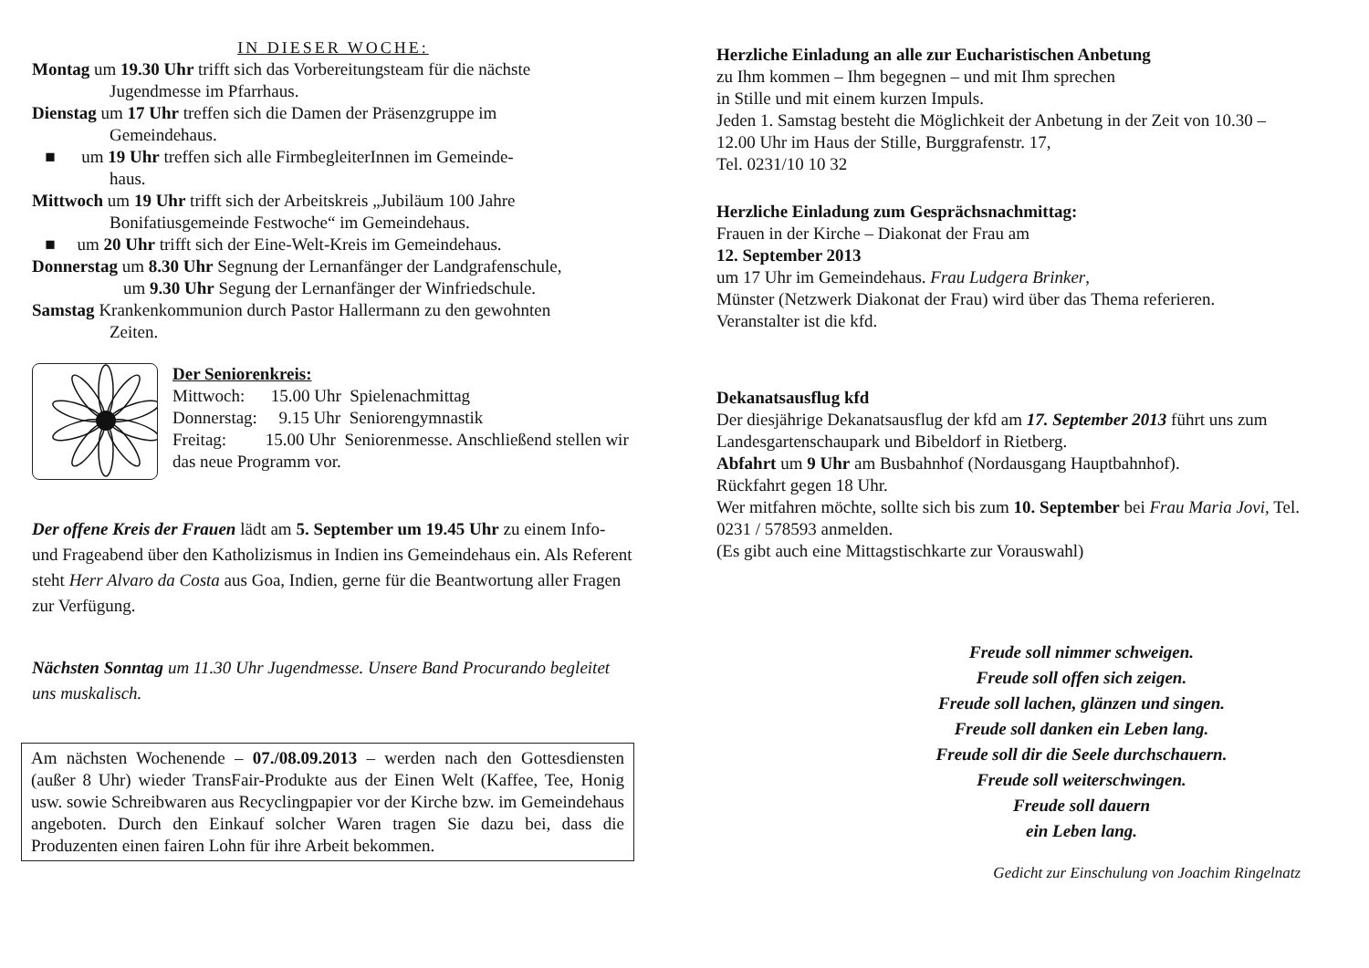IN DIESER WOCHE:
Montag um 19.30 Uhr trifft sich das Vorbereitungsteam für die nächste
Jugendmesse im Pfarrhaus.
Dienstag um 17 Uhr treffen sich die Damen der Präsenzgruppe im
Gemeindehaus.
■ um 19 Uhr treffen sich alle FirmbegleiterInnen im Gemeinde-
haus.
Mittwoch um 19 Uhr trifft sich der Arbeitskreis „Jubiläum 100 Jahre
Bonifatiusgemeinde Festwoche“ im Gemeindehaus.
■ um 20 Uhr trifft sich der Eine-Welt-Kreis im Gemeindehaus.
Donnerstag um 8.30 Uhr Segnung der Lernanfänger der Landgrafenschule,
um 9.30 Uhr Segung der Lernanfänger der Winfriedschule.
Samstag Krankenkommunion durch Pastor Hallermann zu den gewohnten
Zeiten.
Der Seniorenkreis:
Mittwoch: 15.00 Uhr Spielenachmittag
Donnerstag: 9.15 Uhr Seniorengymnastik
Freitag: 15.00 Uhr Seniorenmesse. Anschließend stellen wir das neue Programm vor.
Der offene Kreis der Frauen lädt am 5. September um 19.45 Uhr zu einem Info- und Frageabend über den Katholizismus in Indien ins Gemeindehaus ein. Als Referent steht Herr Alvaro da Costa aus Goa, Indien, gerne für die Beantwortung aller Fragen zur Verfügung.
Nächsten Sonntag um 11.30 Uhr Jugendmesse. Unsere Band Procurando begleitet uns muskalisch.
Am nächsten Wochenende – 07./08.09.2013 – werden nach den Gottesdiensten (außer 8 Uhr) wieder TransFair-Produkte aus der Einen Welt (Kaffee, Tee, Honig usw. sowie Schreibwaren aus Recyclingpapier vor der Kirche bzw. im Gemeindehaus angeboten. Durch den Einkauf solcher Waren tragen Sie dazu bei, dass die Produzenten einen fairen Lohn für ihre Arbeit bekommen.
Herzliche Einladung an alle zur Eucharistischen Anbetung
zu Ihm kommen – Ihm begegnen – und mit Ihm sprechen
in Stille und mit einem kurzen Impuls.
Jeden 1. Samstag besteht die Möglichkeit der Anbetung in der Zeit von 10.30 – 12.00 Uhr im Haus der Stille, Burggrafenstr. 17,
Tel. 0231/10 10 32
Herzliche Einladung zum Gesprächsnachmittag:
Frauen in der Kirche – Diakonat der Frau am
12. September 2013
um 17 Uhr im Gemeindehaus. Frau Ludgera Brinker,
Münster (Netzwerk Diakonat der Frau) wird über das Thema referieren.
Veranstalter ist die kfd.
Dekanatsausflug kfd
Der diesjährige Dekanatsausflug der kfd am 17. September 2013 führt uns zum Landesgartenschaupark und Bibeldorf in Rietberg.
Abfahrt um 9 Uhr am Busbahnhof (Nordausgang Hauptbahnhof).
Rückfahrt gegen 18 Uhr.
Wer mitfahren möchte, sollte sich bis zum 10. September bei Frau Maria Jovi, Tel. 0231 / 578593 anmelden.
(Es gibt auch eine Mittagstischkarte zur Vorauswahl)
Freude soll nimmer schweigen.
Freude soll offen sich zeigen.
Freude soll lachen, glänzen und singen.
Freude soll danken ein Leben lang.
Freude soll dir die Seele durchschauern.
Freude soll weiterschwingen.
Freude soll dauern
ein Leben lang.
Gedicht zur Einschulung von Joachim Ringelnatz